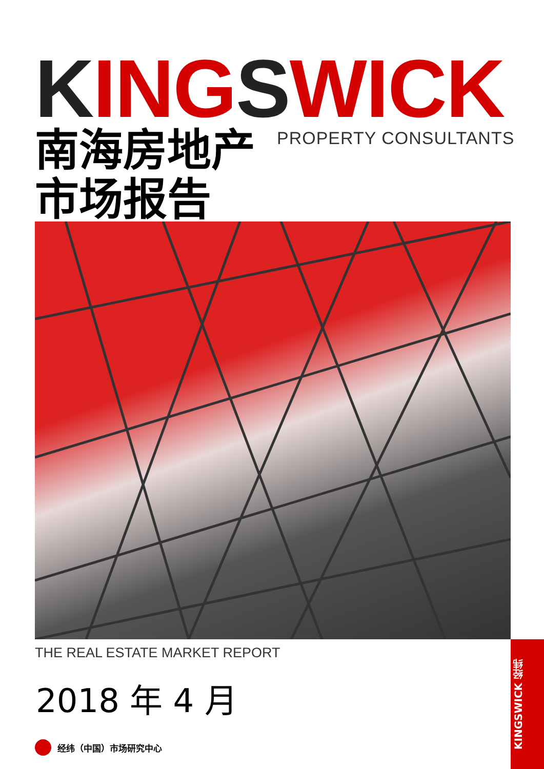KINGSWICK PROPERTY CONSULTANTS
南海房地产
市场报告
THE REAL ESTATE MARKET REPORT
2018 年 4 月
经纬（中国）市场研究中心
KINGSWICK 经纬